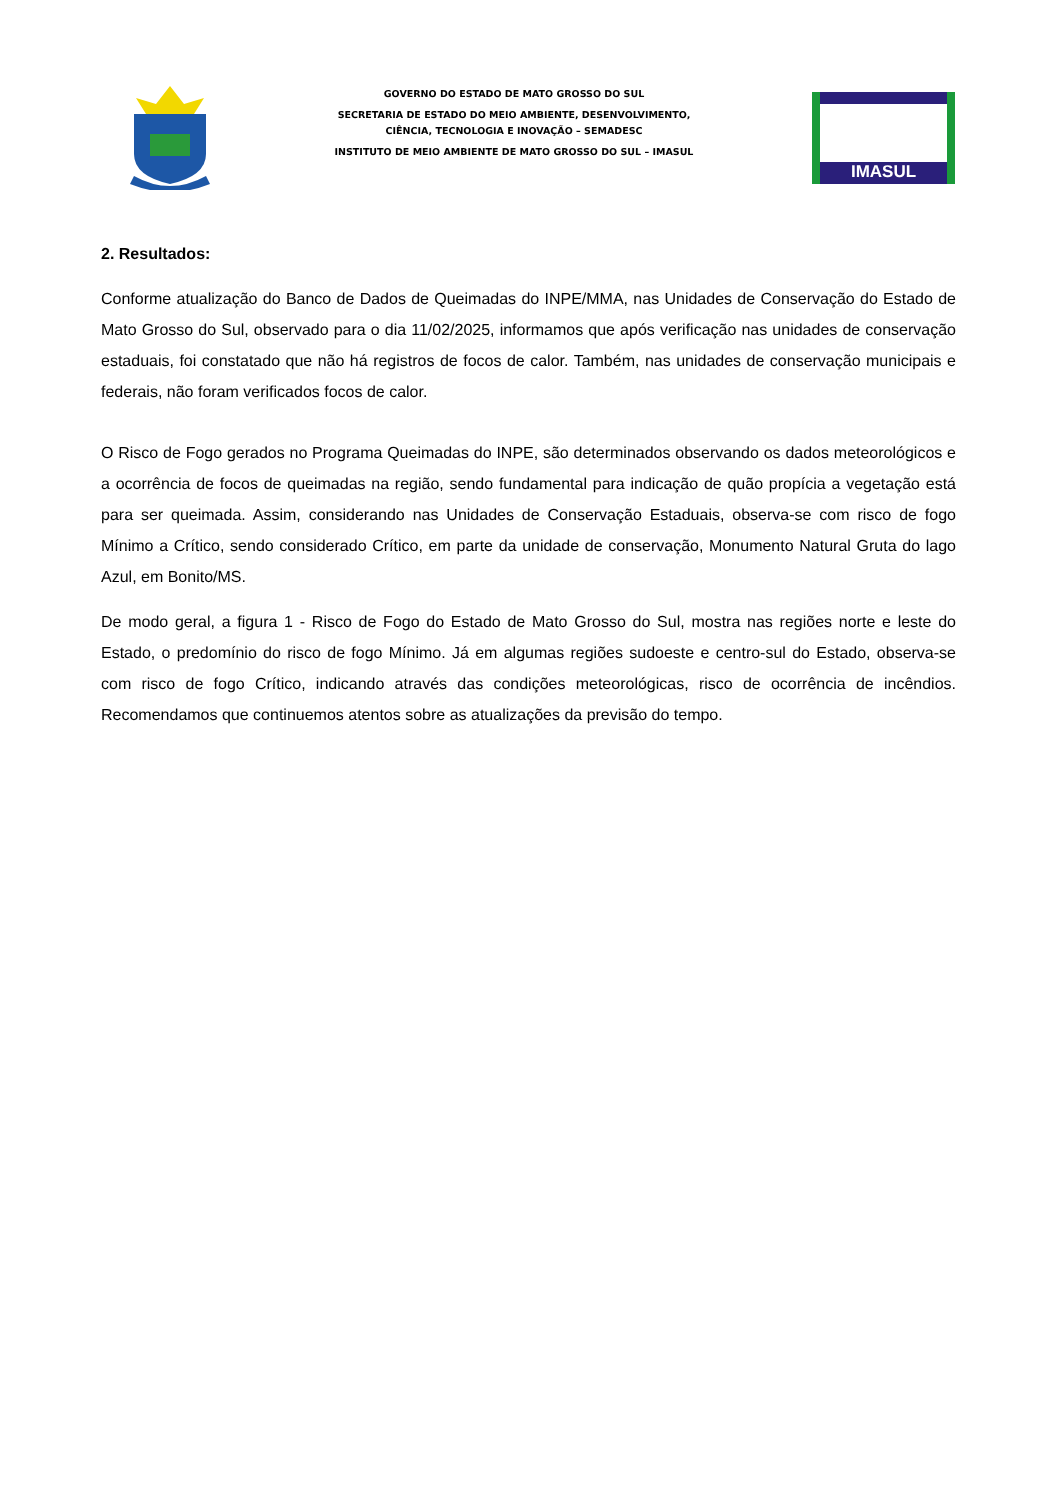GOVERNO DO ESTADO DE MATO GROSSO DO SUL
SECRETARIA DE ESTADO DO MEIO AMBIENTE, DESENVOLVIMENTO,
CIÊNCIA, TECNOLOGIA E INOVAÇÃO – SEMADESC
INSTITUTO DE MEIO AMBIENTE DE MATO GROSSO DO SUL – IMASUL
IMASUL
2. Resultados:
Conforme atualização do Banco de Dados de Queimadas do INPE/MMA, nas Unidades de Conservação do Estado de Mato Grosso do Sul, observado para o dia 11/02/2025, informamos que após verificação nas unidades de conservação estaduais, foi constatado que não há registros de focos de calor. Também, nas unidades de conservação municipais e federais, não foram verificados focos de calor.
O Risco de Fogo gerados no Programa Queimadas do INPE, são determinados observando os dados meteorológicos e a ocorrência de focos de queimadas na região, sendo fundamental para indicação de quão propícia a vegetação está para ser queimada. Assim, considerando nas Unidades de Conservação Estaduais, observa-se com risco de fogo Mínimo a Crítico, sendo considerado Crítico, em parte da unidade de conservação, Monumento Natural Gruta do lago Azul, em Bonito/MS.
De modo geral, a figura 1 - Risco de Fogo do Estado de Mato Grosso do Sul, mostra nas regiões norte e leste do Estado, o predomínio do risco de fogo Mínimo. Já em algumas regiões sudoeste e centro-sul do Estado, observa-se com risco de fogo Crítico, indicando através das condições meteorológicas, risco de ocorrência de incêndios. Recomendamos que continuemos atentos sobre as atualizações da previsão do tempo.